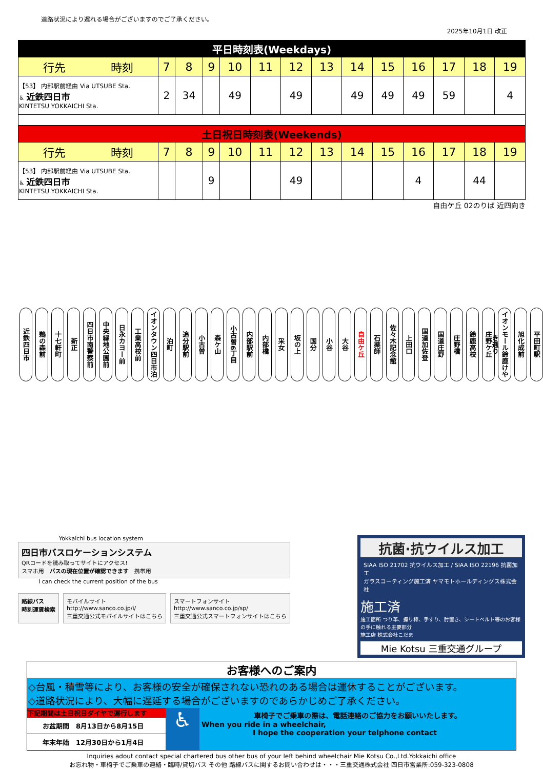道路状況により遅れる場合がございますのでご了承ください。
2025年10月1日 改正
| 平日時刻表(Weekdays) | | | | | | | | | | | | | |
| 行先 時刻 | 7 | 8 | 9 | 10 | 11 | 12 | 13 | 14 | 15 | 16 | 17 | 18 | 19 |
| 【53】 内部駅前経由 Via UTSUBE Sta. ♿ 近鉄四日市 KINTETSU YOKKAICHI Sta. | 2 | 34 | | 49 | | 49 | | 49 | 49 | 49 | 59 | | 4 |
| 土日祝日時刻表(Weekends) | | | | | | | | | | | | | |
| 行先 時刻 | 7 | 8 | 9 | 10 | 11 | 12 | 13 | 14 | 15 | 16 | 17 | 18 | 19 |
| 【53】 内部駅前経由 Via UTSUBE Sta. ♿ 近鉄四日市 KINTETSU YOKKAICHI Sta. | | | 9 | | | 49 | | | | 4 | | 44 | |
自由ケ丘 02のりば 近四向き
近鉄四日市
鵜の森前
十七軒町
新正
四日市南警察前
中央緑地公園前
日永カヨー前
工業高校前
イオンタウン四日市泊
泊町
追分駅前
小古曽
森ケ山
小古曽6丁目
内部駅前
内部橋
采女
坂の上
国分
小谷
大谷
自由ケ丘
石薬師
佐々木記念館
上田口
国道加佐登
国道庄野
庄野橋
鈴鹿高校
庄野ケ丘
イオンモール鈴鹿けやき通り
旭化成前
平田町駅
Yokkaichi bus location system
四日市バスロケーションシステム
QRコードを読み取ってサイトにアクセス!
スマホ用　バスの現在位置が確認できます　携帯用
I can check the current position of the bus
路線バス
時刻運賃検索
モバイルサイト
http://www.sanco.co.jp/i/
三重交通公式モバイルサイトはこちら
スマートフォンサイト
http://www.sanco.co.jp/sp/
三重交通公式スマートフォンサイトはこちら
抗菌·抗ウイルス加工
SIAA ISO 21702 抗ウイルス加工 / SIAA ISO 22196 抗菌加工
ガラスコーティング施工済 ヤマモトホールディングス株式会社
施工済
施工箇所 つり革、握り棒、手すり、肘置き、シートベルト等のお客様の手に触れる主要部分
施工店 株式会社こだま
Mie Kotsu 三重交通グループ
お客様へのご案内
◇台風・積雪等により、お客様の安全が確保されない恐れのある場合は運休することがございます。
◇道路状況により、大幅に遅延する場合がございますのであらかじめご了承ください。
下記期間は土日祝日ダイヤで運行します
お盆期間　8月13日から8月15日
年末年始　12月30日から1月4日
♿
車椅子でご乗車の際は、電話連絡のご協力をお願いいたします。
When you ride in a wheelchair,
I hope the cooperation your telphone contact
Inquiries adout contact special chartered bus other bus of your left behind wheelchair Mie Kotsu Co.,Ltd.Yokkaichi office
お忘れ物・車椅子でご乗車の連絡・臨時/貸切バス その他 路線バスに関するお問い合わせは・・・三重交通株式会社 四日市営業所:059-323-0808